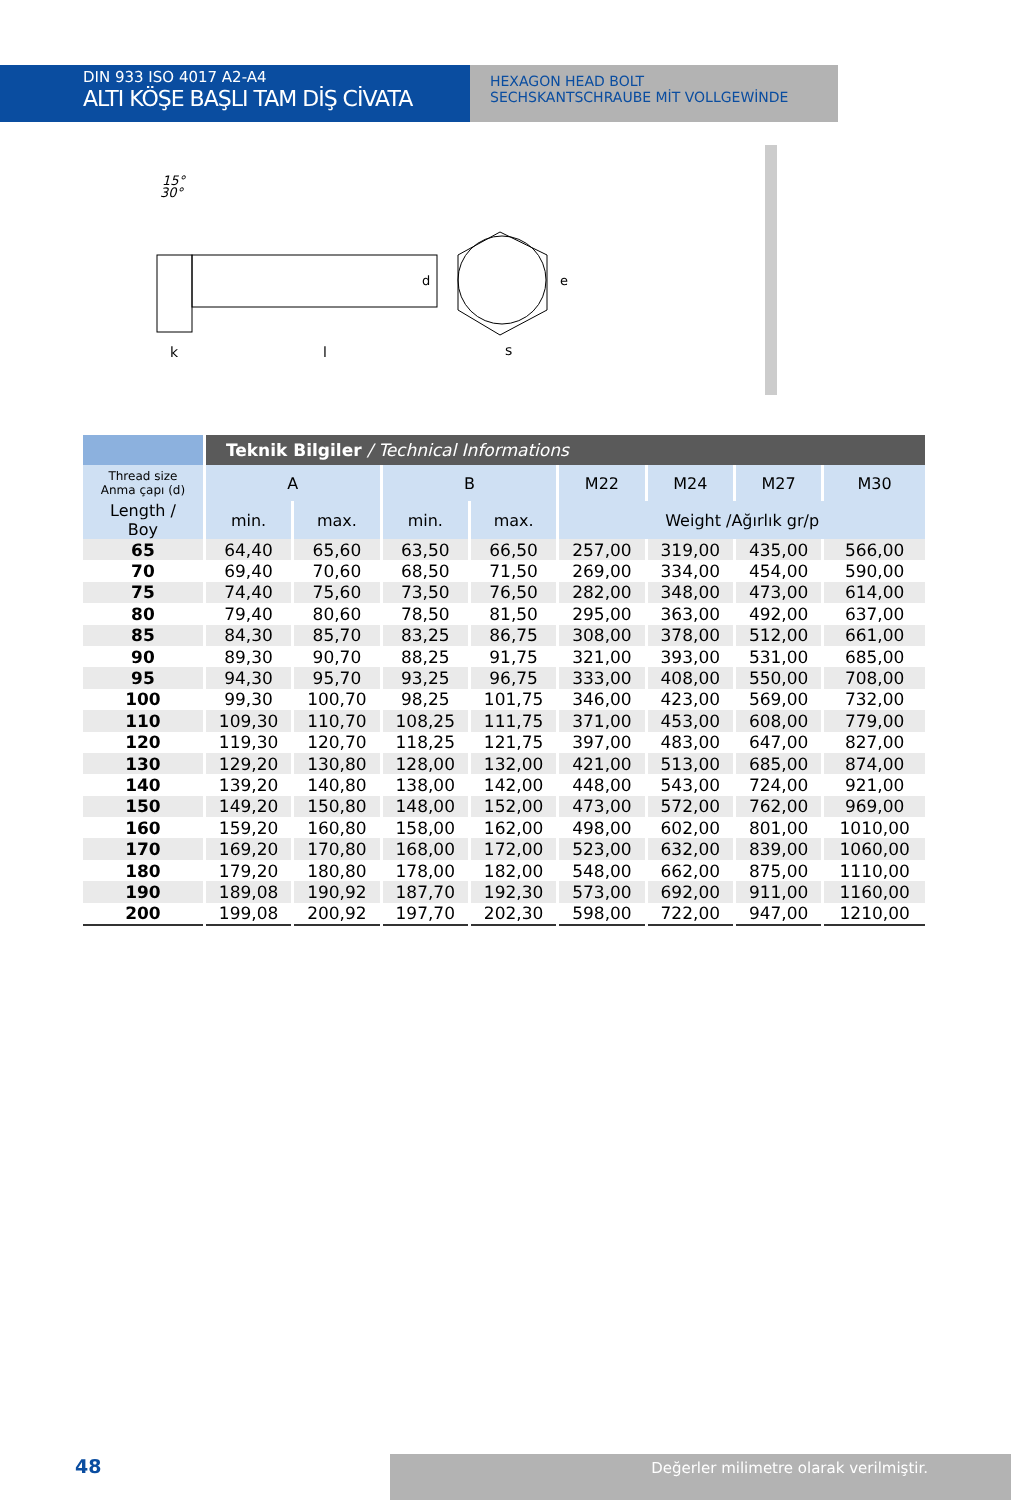DIN 933 ISO 4017 A2-A4
ALTI KÖŞE BAŞLI TAM DİŞ CİVATA
HEXAGON HEAD BOLT
SECHSKANTSCHRAUBE MİT VOLLGEWİNDE
15°
30°
k
l
d
s
e
| | Teknik Bilgiler / Technical Informations | | | | | | | |
| --- | --- | --- | --- | --- | --- | --- | --- | --- |
| Thread size Anma çapı (d) | A | | B | | M22 | M24 | M27 | M30 |
| Length / Boy | min. | max. | min. | max. | Weight /Ağırlık gr/p | | | |
| 65 | 64,40 | 65,60 | 63,50 | 66,50 | 257,00 | 319,00 | 435,00 | 566,00 |
| 70 | 69,40 | 70,60 | 68,50 | 71,50 | 269,00 | 334,00 | 454,00 | 590,00 |
| 75 | 74,40 | 75,60 | 73,50 | 76,50 | 282,00 | 348,00 | 473,00 | 614,00 |
| 80 | 79,40 | 80,60 | 78,50 | 81,50 | 295,00 | 363,00 | 492,00 | 637,00 |
| 85 | 84,30 | 85,70 | 83,25 | 86,75 | 308,00 | 378,00 | 512,00 | 661,00 |
| 90 | 89,30 | 90,70 | 88,25 | 91,75 | 321,00 | 393,00 | 531,00 | 685,00 |
| 95 | 94,30 | 95,70 | 93,25 | 96,75 | 333,00 | 408,00 | 550,00 | 708,00 |
| 100 | 99,30 | 100,70 | 98,25 | 101,75 | 346,00 | 423,00 | 569,00 | 732,00 |
| 110 | 109,30 | 110,70 | 108,25 | 111,75 | 371,00 | 453,00 | 608,00 | 779,00 |
| 120 | 119,30 | 120,70 | 118,25 | 121,75 | 397,00 | 483,00 | 647,00 | 827,00 |
| 130 | 129,20 | 130,80 | 128,00 | 132,00 | 421,00 | 513,00 | 685,00 | 874,00 |
| 140 | 139,20 | 140,80 | 138,00 | 142,00 | 448,00 | 543,00 | 724,00 | 921,00 |
| 150 | 149,20 | 150,80 | 148,00 | 152,00 | 473,00 | 572,00 | 762,00 | 969,00 |
| 160 | 159,20 | 160,80 | 158,00 | 162,00 | 498,00 | 602,00 | 801,00 | 1010,00 |
| 170 | 169,20 | 170,80 | 168,00 | 172,00 | 523,00 | 632,00 | 839,00 | 1060,00 |
| 180 | 179,20 | 180,80 | 178,00 | 182,00 | 548,00 | 662,00 | 875,00 | 1110,00 |
| 190 | 189,08 | 190,92 | 187,70 | 192,30 | 573,00 | 692,00 | 911,00 | 1160,00 |
| 200 | 199,08 | 200,92 | 197,70 | 202,30 | 598,00 | 722,00 | 947,00 | 1210,00 |
48
Değerler milimetre olarak verilmiştir.